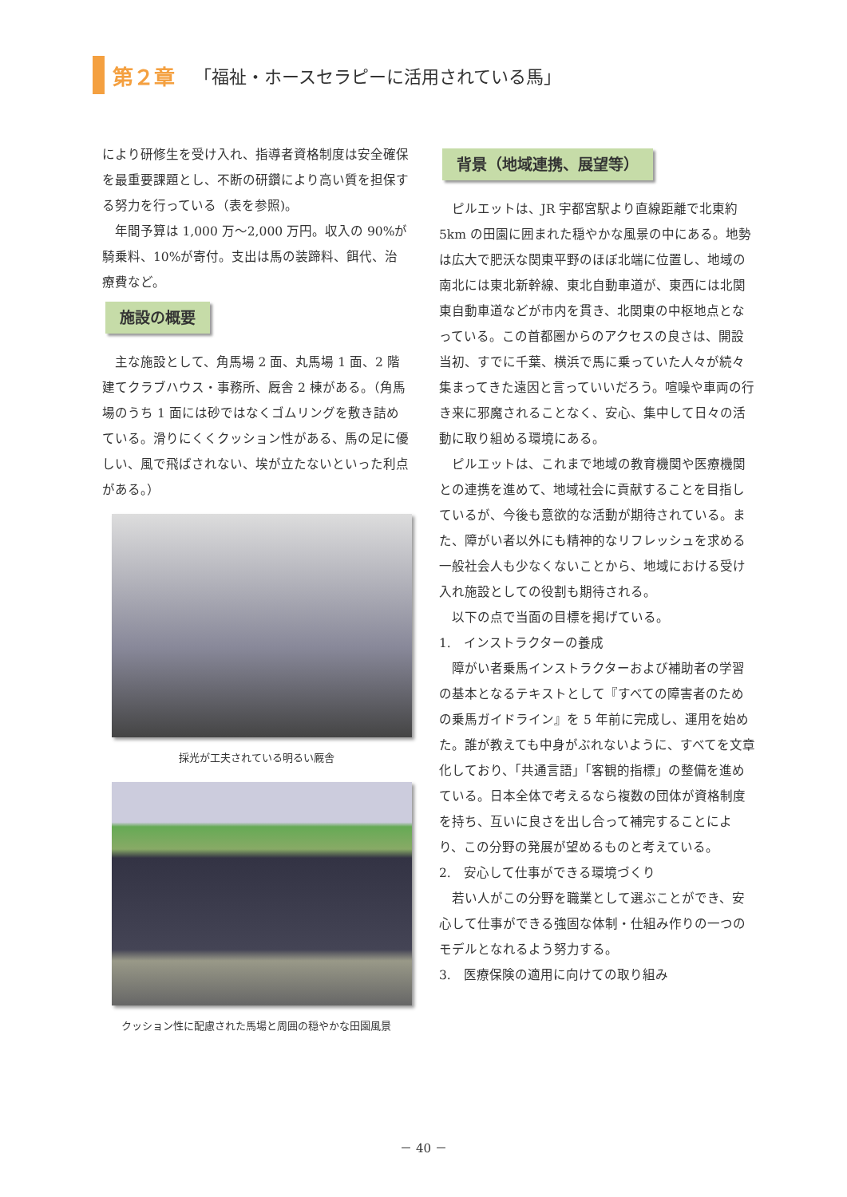第２章 「福祉・ホースセラピーに活用されている馬」
により研修生を受け入れ、指導者資格制度は安全確保を最重要課題とし、不断の研鑽により高い質を担保する努力を行っている（表を参照)。
年間予算は 1,000 万～2,000 万円。収入の 90%が騎乗料、10%が寄付。支出は馬の装蹄料、餌代、治療費など。
施設の概要
主な施設として、角馬場 2 面、丸馬場 1 面、2 階建てクラブハウス・事務所、厩舎 2 棟がある。（角馬場のうち 1 面には砂ではなくゴムリングを敷き詰めている。滑りにくくクッション性がある、馬の足に優しい、風で飛ばされない、埃が立たないといった利点がある。）
採光が工夫されている明るい厩舎
クッション性に配慮された馬場と周囲の穏やかな田園風景
背景（地域連携、展望等）
ピルエットは、JR 宇都宮駅より直線距離で北東約 5km の田園に囲まれた穏やかな風景の中にある。地勢は広大で肥沃な関東平野のほぼ北端に位置し、地域の南北には東北新幹線、東北自動車道が、東西には北関東自動車道などが市内を貫き、北関東の中枢地点となっている。この首都圏からのアクセスの良さは、開設当初、すでに千葉、横浜で馬に乗っていた人々が続々集まってきた遠因と言っていいだろう。喧噪や車両の行き来に邪魔されることなく、安心、集中して日々の活動に取り組める環境にある。
ピルエットは、これまで地域の教育機関や医療機関との連携を進めて、地域社会に貢献することを目指しているが、今後も意欲的な活動が期待されている。また、障がい者以外にも精神的なリフレッシュを求める一般社会人も少なくないことから、地域における受け入れ施設としての役割も期待される。
以下の点で当面の目標を掲げている。
1.　インストラクターの養成
障がい者乗馬インストラクターおよび補助者の学習の基本となるテキストとして『すべての障害者のための乗馬ガイドライン』を 5 年前に完成し、運用を始めた。誰が教えても中身がぶれないように、すべてを文章化しており、「共通言語」「客観的指標」の整備を進めている。日本全体で考えるなら複数の団体が資格制度を持ち、互いに良さを出し合って補完することにより、この分野の発展が望めるものと考えている。
2.　安心して仕事ができる環境づくり
若い人がこの分野を職業として選ぶことができ、安心して仕事ができる強固な体制・仕組み作りの一つのモデルとなれるよう努力する。
3.　医療保険の適用に向けての取り組み
－ 40 －